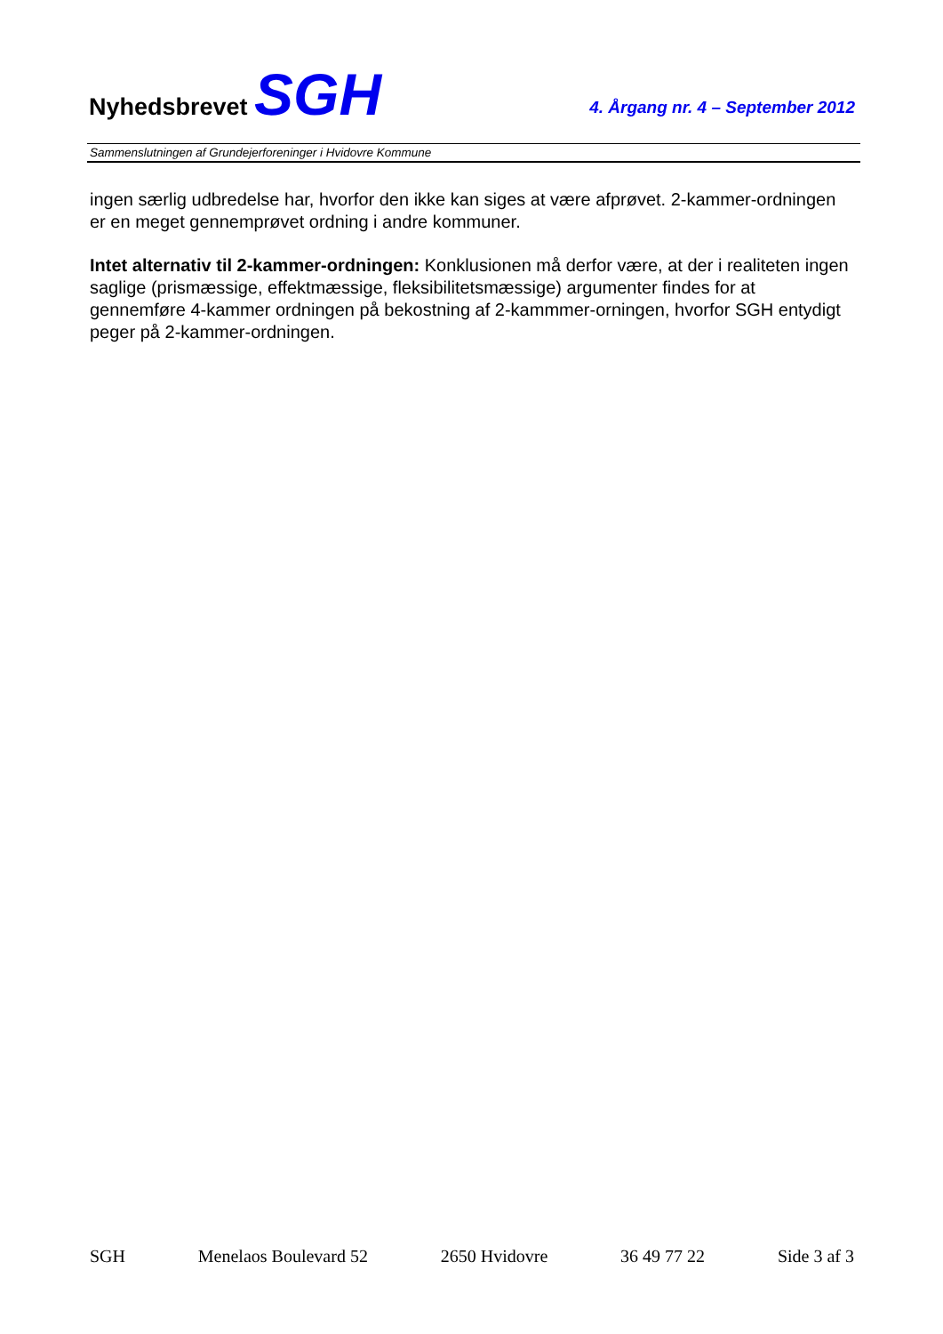Nyhedsbrevet SGH
4. Årgang nr. 4 – September 2012
Sammenslutningen af Grundejerforeninger i Hvidovre Kommune
ingen særlig udbredelse har, hvorfor den ikke kan siges at være afprøvet. 2-kammer-ordningen er en meget gennemprøvet ordning i andre kommuner.
Intet alternativ til 2-kammer-ordningen: Konklusionen må derfor være, at der i realiteten ingen saglige (prismæssige, effektmæssige, fleksibilitetsmæssige) argumenter findes for at gennemføre 4-kammer ordningen på bekostning af 2-kammmer-orningen, hvorfor SGH entydigt peger på 2-kammer-ordningen.
SGH Menelaos Boulevard 52 2650 Hvidovre 36 49 77 22 Side 3 af 3